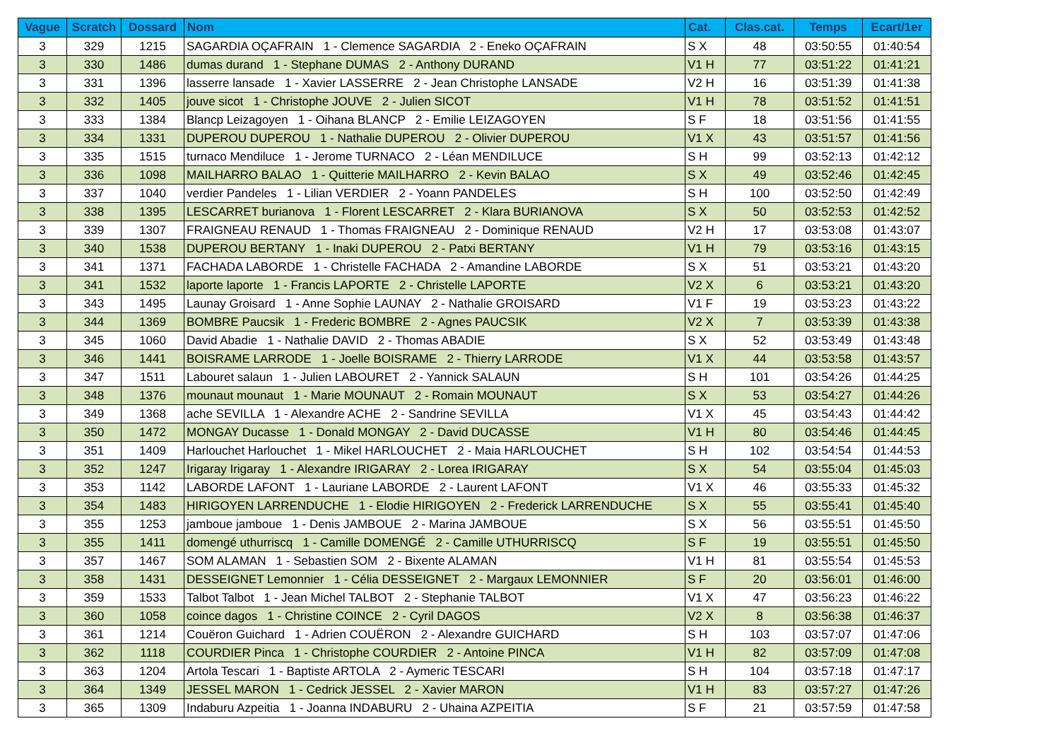| Vague | Scratch | Dossard | Nom | Cat. | Clas.cat. | Temps | Ecart/1er |
| --- | --- | --- | --- | --- | --- | --- | --- |
| 3 | 329 | 1215 | SAGARDIA OÇAFRAIN 1 - Clemence SAGARDIA 2 - Eneko OÇAFRAIN | S X | 48 | 03:50:55 | 01:40:54 |
| 3 | 330 | 1486 | dumas durand 1 - Stephane DUMAS 2 - Anthony DURAND | V1 H | 77 | 03:51:22 | 01:41:21 |
| 3 | 331 | 1396 | lasserre lansade 1 - Xavier LASSERRE 2 - Jean Christophe LANSADE | V2 H | 16 | 03:51:39 | 01:41:38 |
| 3 | 332 | 1405 | jouve sicot 1 - Christophe JOUVE 2 - Julien SICOT | V1 H | 78 | 03:51:52 | 01:41:51 |
| 3 | 333 | 1384 | Blancp Leizagoyen 1 - Oihana BLANCP 2 - Emilie LEIZAGOYEN | S F | 18 | 03:51:56 | 01:41:55 |
| 3 | 334 | 1331 | DUPEROU DUPEROU 1 - Nathalie DUPEROU 2 - Olivier DUPEROU | V1 X | 43 | 03:51:57 | 01:41:56 |
| 3 | 335 | 1515 | turnaco Mendiluce 1 - Jerome TURNACO 2 - Léan MENDILUCE | S H | 99 | 03:52:13 | 01:42:12 |
| 3 | 336 | 1098 | MAILHARRO BALAO 1 - Quitterie MAILHARRO 2 - Kevin BALAO | S X | 49 | 03:52:46 | 01:42:45 |
| 3 | 337 | 1040 | verdier Pandeles 1 - Lilian VERDIER 2 - Yoann PANDELES | S H | 100 | 03:52:50 | 01:42:49 |
| 3 | 338 | 1395 | LESCARRET burianova 1 - Florent LESCARRET 2 - Klara BURIANOVA | S X | 50 | 03:52:53 | 01:42:52 |
| 3 | 339 | 1307 | FRAIGNEAU RENAUD 1 - Thomas FRAIGNEAU 2 - Dominique RENAUD | V2 H | 17 | 03:53:08 | 01:43:07 |
| 3 | 340 | 1538 | DUPEROU BERTANY 1 - Inaki DUPEROU 2 - Patxi BERTANY | V1 H | 79 | 03:53:16 | 01:43:15 |
| 3 | 341 | 1371 | FACHADA LABORDE 1 - Christelle FACHADA 2 - Amandine LABORDE | S X | 51 | 03:53:21 | 01:43:20 |
| 3 | 341 | 1532 | laporte laporte 1 - Francis LAPORTE 2 - Christelle LAPORTE | V2 X | 6 | 03:53:21 | 01:43:20 |
| 3 | 343 | 1495 | Launay Groisard 1 - Anne Sophie LAUNAY 2 - Nathalie GROISARD | V1 F | 19 | 03:53:23 | 01:43:22 |
| 3 | 344 | 1369 | BOMBRE Paucsik 1 - Frederic BOMBRE 2 - Agnes PAUCSIK | V2 X | 7 | 03:53:39 | 01:43:38 |
| 3 | 345 | 1060 | David Abadie 1 - Nathalie DAVID 2 - Thomas ABADIE | S X | 52 | 03:53:49 | 01:43:48 |
| 3 | 346 | 1441 | BOISRAME LARRODE 1 - Joelle BOISRAME 2 - Thierry LARRODE | V1 X | 44 | 03:53:58 | 01:43:57 |
| 3 | 347 | 1511 | Labouret salaun 1 - Julien LABOURET 2 - Yannick SALAUN | S H | 101 | 03:54:26 | 01:44:25 |
| 3 | 348 | 1376 | mounaut mounaut 1 - Marie MOUNAUT 2 - Romain MOUNAUT | S X | 53 | 03:54:27 | 01:44:26 |
| 3 | 349 | 1368 | ache SEVILLA 1 - Alexandre ACHE 2 - Sandrine SEVILLA | V1 X | 45 | 03:54:43 | 01:44:42 |
| 3 | 350 | 1472 | MONGAY Ducasse 1 - Donald MONGAY 2 - David DUCASSE | V1 H | 80 | 03:54:46 | 01:44:45 |
| 3 | 351 | 1409 | Harlouchet Harlouchet 1 - Mikel HARLOUCHET 2 - Maia HARLOUCHET | S H | 102 | 03:54:54 | 01:44:53 |
| 3 | 352 | 1247 | Irigaray Irigaray 1 - Alexandre IRIGARAY 2 - Lorea IRIGARAY | S X | 54 | 03:55:04 | 01:45:03 |
| 3 | 353 | 1142 | LABORDE LAFONT 1 - Lauriane LABORDE 2 - Laurent LAFONT | V1 X | 46 | 03:55:33 | 01:45:32 |
| 3 | 354 | 1483 | HIRIGOYEN LARRENDUCHE 1 - Elodie HIRIGOYEN 2 - Frederick LARRENDUCHE | S X | 55 | 03:55:41 | 01:45:40 |
| 3 | 355 | 1253 | jamboue jamboue 1 - Denis JAMBOUE 2 - Marina JAMBOUE | S X | 56 | 03:55:51 | 01:45:50 |
| 3 | 355 | 1411 | domengé uthurriscq 1 - Camille DOMENGÉ 2 - Camille UTHURRISCQ | S F | 19 | 03:55:51 | 01:45:50 |
| 3 | 357 | 1467 | SOM ALAMAN 1 - Sebastien SOM 2 - Bixente ALAMAN | V1 H | 81 | 03:55:54 | 01:45:53 |
| 3 | 358 | 1431 | DESSEIGNET Lemonnier 1 - Célia DESSEIGNET 2 - Margaux LEMONNIER | S F | 20 | 03:56:01 | 01:46:00 |
| 3 | 359 | 1533 | Talbot Talbot 1 - Jean Michel TALBOT 2 - Stephanie TALBOT | V1 X | 47 | 03:56:23 | 01:46:22 |
| 3 | 360 | 1058 | coince dagos 1 - Christine COINCE 2 - Cyril DAGOS | V2 X | 8 | 03:56:38 | 01:46:37 |
| 3 | 361 | 1214 | Couëron Guichard 1 - Adrien COUËRON 2 - Alexandre GUICHARD | S H | 103 | 03:57:07 | 01:47:06 |
| 3 | 362 | 1118 | COURDIER Pinca 1 - Christophe COURDIER 2 - Antoine PINCA | V1 H | 82 | 03:57:09 | 01:47:08 |
| 3 | 363 | 1204 | Artola Tescari 1 - Baptiste ARTOLA 2 - Aymeric TESCARI | S H | 104 | 03:57:18 | 01:47:17 |
| 3 | 364 | 1349 | JESSEL MARON 1 - Cedrick JESSEL 2 - Xavier MARON | V1 H | 83 | 03:57:27 | 01:47:26 |
| 3 | 365 | 1309 | Indaburu Azpeitia 1 - Joanna INDABURU 2 - Uhaina AZPEITIA | S F | 21 | 03:57:59 | 01:47:58 |